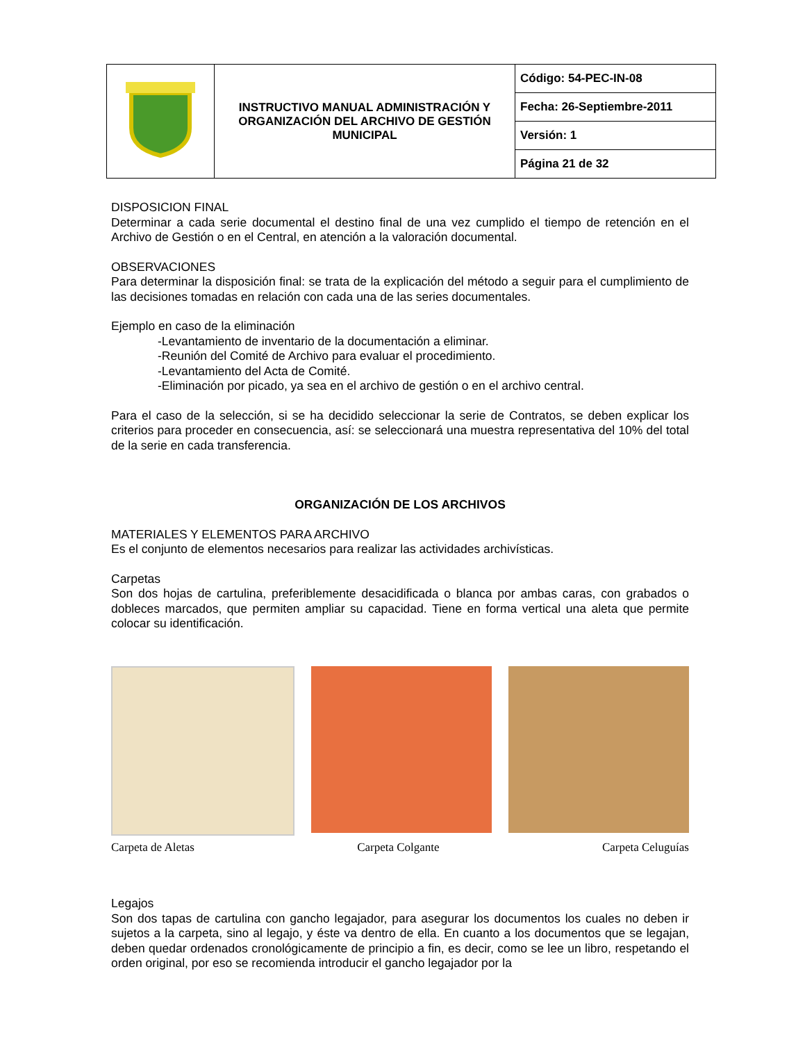| | INSTRUCTIVO MANUAL ADMINISTRACIÓN Y ORGANIZACIÓN DEL ARCHIVO DE GESTIÓN MUNICIPAL | Código: 54-PEC-IN-08 |
| | | Fecha: 26-Septiembre-2011 |
| | | Versión: 1 |
| | | Página 21 de 32 |
DISPOSICION FINAL
Determinar a cada serie documental el destino final de una vez cumplido el tiempo de retención en el Archivo de Gestión o en el Central, en atención a la valoración documental.
OBSERVACIONES
Para determinar la disposición final: se trata de la explicación del método a seguir para el cumplimiento de las decisiones tomadas en relación con cada una de las series documentales.
Ejemplo en caso de la eliminación
-Levantamiento de inventario de la documentación a eliminar.
-Reunión del Comité de Archivo para evaluar el procedimiento.
-Levantamiento del Acta de Comité.
-Eliminación por picado, ya sea en el archivo de gestión o en el archivo central.
Para el caso de la selección, si se ha decidido seleccionar la serie de Contratos, se deben explicar los criterios para proceder en consecuencia, así: se seleccionará una muestra representativa del 10% del total de la serie en cada transferencia.
ORGANIZACIÓN DE LOS ARCHIVOS
MATERIALES Y ELEMENTOS PARA ARCHIVO
Es el conjunto de elementos necesarios para realizar las actividades archivísticas.
Carpetas
Son dos hojas de cartulina, preferiblemente desacidificada o blanca por ambas caras, con grabados o dobleces marcados, que permiten ampliar su capacidad. Tiene en forma vertical una aleta que permite colocar su identificación.
Carpeta de Aletas Carpeta Colgante Carpeta Celuguías
Legajos
Son dos tapas de cartulina con gancho legajador, para asegurar los documentos los cuales no deben ir sujetos a la carpeta, sino al legajo, y éste va dentro de ella. En cuanto a los documentos que se legajan, deben quedar ordenados cronológicamente de principio a fin, es decir, como se lee un libro, respetando el orden original, por eso se recomienda introducir el gancho legajador por la